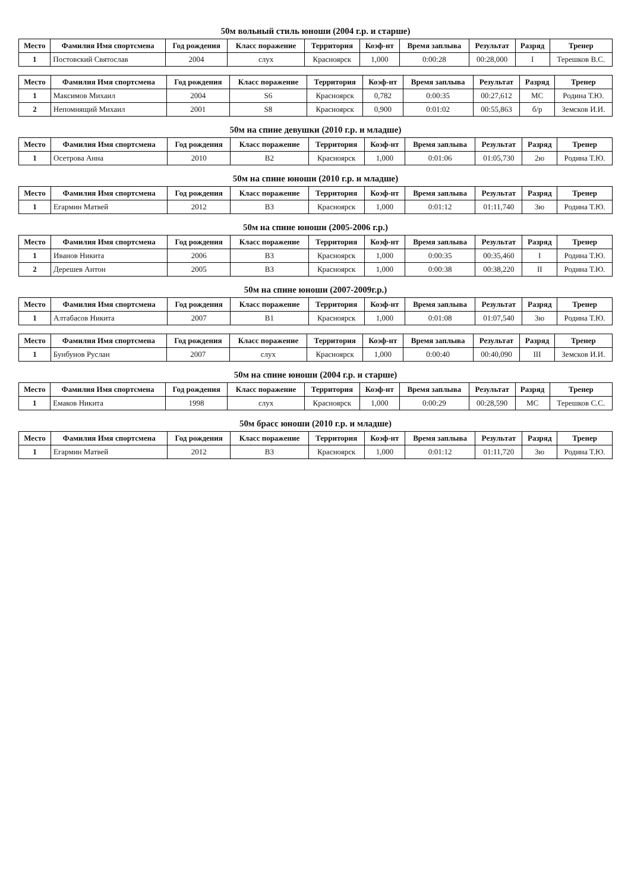50м вольный стиль юноши (2004 г.р. и старше)
| Место | Фамилия Имя спортсмена | Год рождения | Класс поражение | Территория | Коэф-нт | Время заплыва | Результат | Разряд | Тренер |
| --- | --- | --- | --- | --- | --- | --- | --- | --- | --- |
| 1 | Постовский Святослав | 2004 | слух | Красноярск | 1,000 | 0:00:28 | 00:28,000 | I | Терешков В.С. |
| Место | Фамилия Имя спортсмена | Год рождения | Класс поражение | Территория | Коэф-нт | Время заплыва | Результат | Разряд | Тренер |
| --- | --- | --- | --- | --- | --- | --- | --- | --- | --- |
| 1 | Максимов Михаил | 2004 | S6 | Красноярск | 0,782 | 0:00:35 | 00:27,612 | МС | Родина Т.Ю. |
| 2 | Непомнящий Михаил | 2001 | S8 | Красноярск | 0,900 | 0:01:02 | 00:55,863 | б/р | Земсков И.И. |
50м на спине девушки (2010 г.р. и младше)
| Место | Фамилия Имя спортсмена | Год рождения | Класс поражение | Территория | Коэф-нт | Время заплыва | Результат | Разряд | Тренер |
| --- | --- | --- | --- | --- | --- | --- | --- | --- | --- |
| 1 | Осетрова Анна | 2010 | B2 | Красноярск | 1,000 | 0:01:06 | 01:05,730 | 2ю | Родина Т.Ю. |
50м на спине юноши (2010 г.р. и младше)
| Место | Фамилия Имя спортсмена | Год рождения | Класс поражение | Территория | Коэф-нт | Время заплыва | Результат | Разряд | Тренер |
| --- | --- | --- | --- | --- | --- | --- | --- | --- | --- |
| 1 | Егармин Матвей | 2012 | B3 | Красноярск | 1,000 | 0:01:12 | 01:11,740 | 3ю | Родина Т.Ю. |
50м на спине юноши (2005-2006 г.р.)
| Место | Фамилия Имя спортсмена | Год рождения | Класс поражение | Территория | Коэф-нт | Время заплыва | Результат | Разряд | Тренер |
| --- | --- | --- | --- | --- | --- | --- | --- | --- | --- |
| 1 | Иванов Никита | 2006 | B3 | Красноярск | 1,000 | 0:00:35 | 00:35,460 | I | Родина Т.Ю. |
| 2 | Дерешев Антон | 2005 | B3 | Красноярск | 1,000 | 0:00:38 | 00:38,220 | II | Родина Т.Ю. |
50м на спине юноши (2007-2009г.р.)
| Место | Фамилия Имя спортсмена | Год рождения | Класс поражение | Территория | Коэф-нт | Время заплыва | Результат | Разряд | Тренер |
| --- | --- | --- | --- | --- | --- | --- | --- | --- | --- |
| 1 | Алтабасов Никита | 2007 | B1 | Красноярск | 1,000 | 0:01:08 | 01:07,540 | 3ю | Родина Т.Ю. |
| Место | Фамилия Имя спортсмена | Год рождения | Класс поражение | Территория | Коэф-нт | Время заплыва | Результат | Разряд | Тренер |
| --- | --- | --- | --- | --- | --- | --- | --- | --- | --- |
| 1 | Бунбунов Руслан | 2007 | слух | Красноярск | 1,000 | 0:00:40 | 00:40,090 | III | Земсков И.И. |
50м на спине юноши (2004 г.р. и старше)
| Место | Фамилия Имя спортсмена | Год рождения | Класс поражение | Территория | Коэф-нт | Время заплыва | Результат | Разряд | Тренер |
| --- | --- | --- | --- | --- | --- | --- | --- | --- | --- |
| 1 | Емаков Никита | 1998 | слух | Красноярск | 1,000 | 0:00:29 | 00:28,590 | МС | Терешков С.С. |
50м брасс юноши (2010 г.р. и младше)
| Место | Фамилия Имя спортсмена | Год рождения | Класс поражение | Территория | Коэф-нт | Время заплыва | Результат | Разряд | Тренер |
| --- | --- | --- | --- | --- | --- | --- | --- | --- | --- |
| 1 | Егармин Матвей | 2012 | B3 | Красноярск | 1,000 | 0:01:12 | 01:11,720 | 3ю | Родина Т.Ю. |